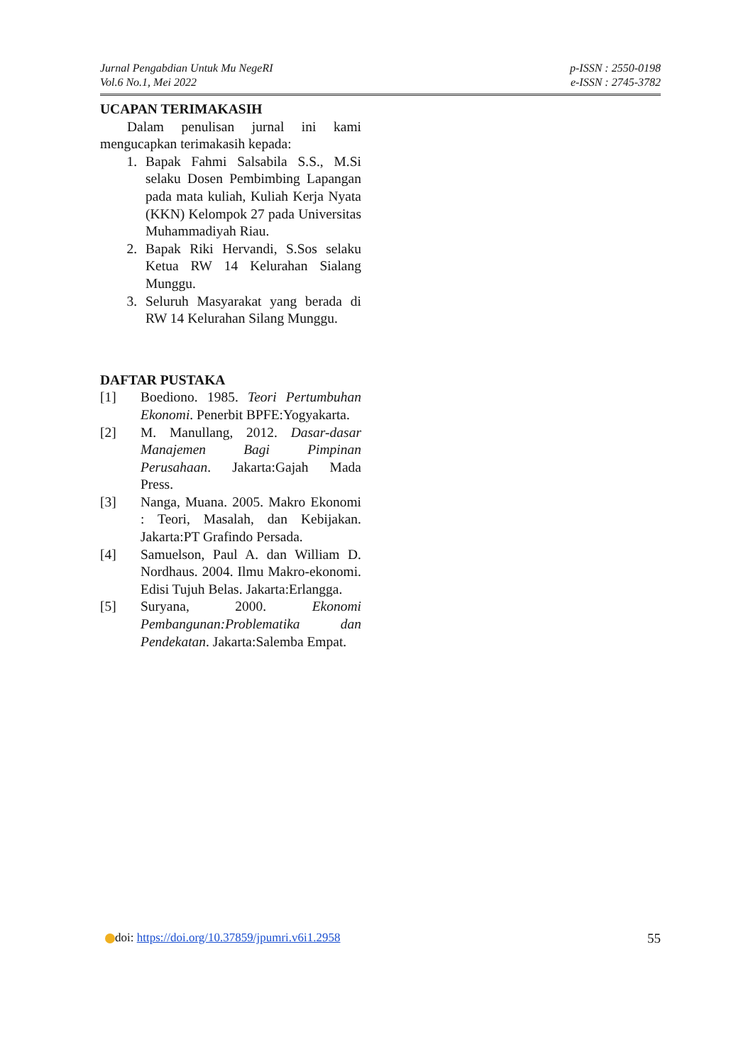Jurnal Pengabdian Untuk Mu NegeRI
Vol.6 No.1, Mei 2022
p-ISSN : 2550-0198
e-ISSN : 2745-3782
UCAPAN TERIMAKASIH
Dalam penulisan jurnal ini kami mengucapkan terimakasih kepada:
1. Bapak Fahmi Salsabila S.S., M.Si selaku Dosen Pembimbing Lapangan pada mata kuliah, Kuliah Kerja Nyata (KKN) Kelompok 27 pada Universitas Muhammadiyah Riau.
2. Bapak Riki Hervandi, S.Sos selaku Ketua RW 14 Kelurahan Sialang Munggu.
3. Seluruh Masyarakat yang berada di RW 14 Kelurahan Silang Munggu.
DAFTAR PUSTAKA
[1] Boediono. 1985. Teori Pertumbuhan Ekonomi. Penerbit BPFE:Yogyakarta.
[2] M. Manullang, 2012. Dasar-dasar Manajemen Bagi Pimpinan Perusahaan. Jakarta:Gajah Mada Press.
[3] Nanga, Muana. 2005. Makro Ekonomi : Teori, Masalah, dan Kebijakan. Jakarta:PT Grafindo Persada.
[4] Samuelson, Paul A. dan William D. Nordhaus. 2004. Ilmu Makro-ekonomi. Edisi Tujuh Belas. Jakarta:Erlangga.
[5] Suryana, 2000. Ekonomi Pembangunan:Problematika dan Pendekatan. Jakarta:Salemba Empat.
doi: https://doi.org/10.37859/jpumri.v6i1.2958
55